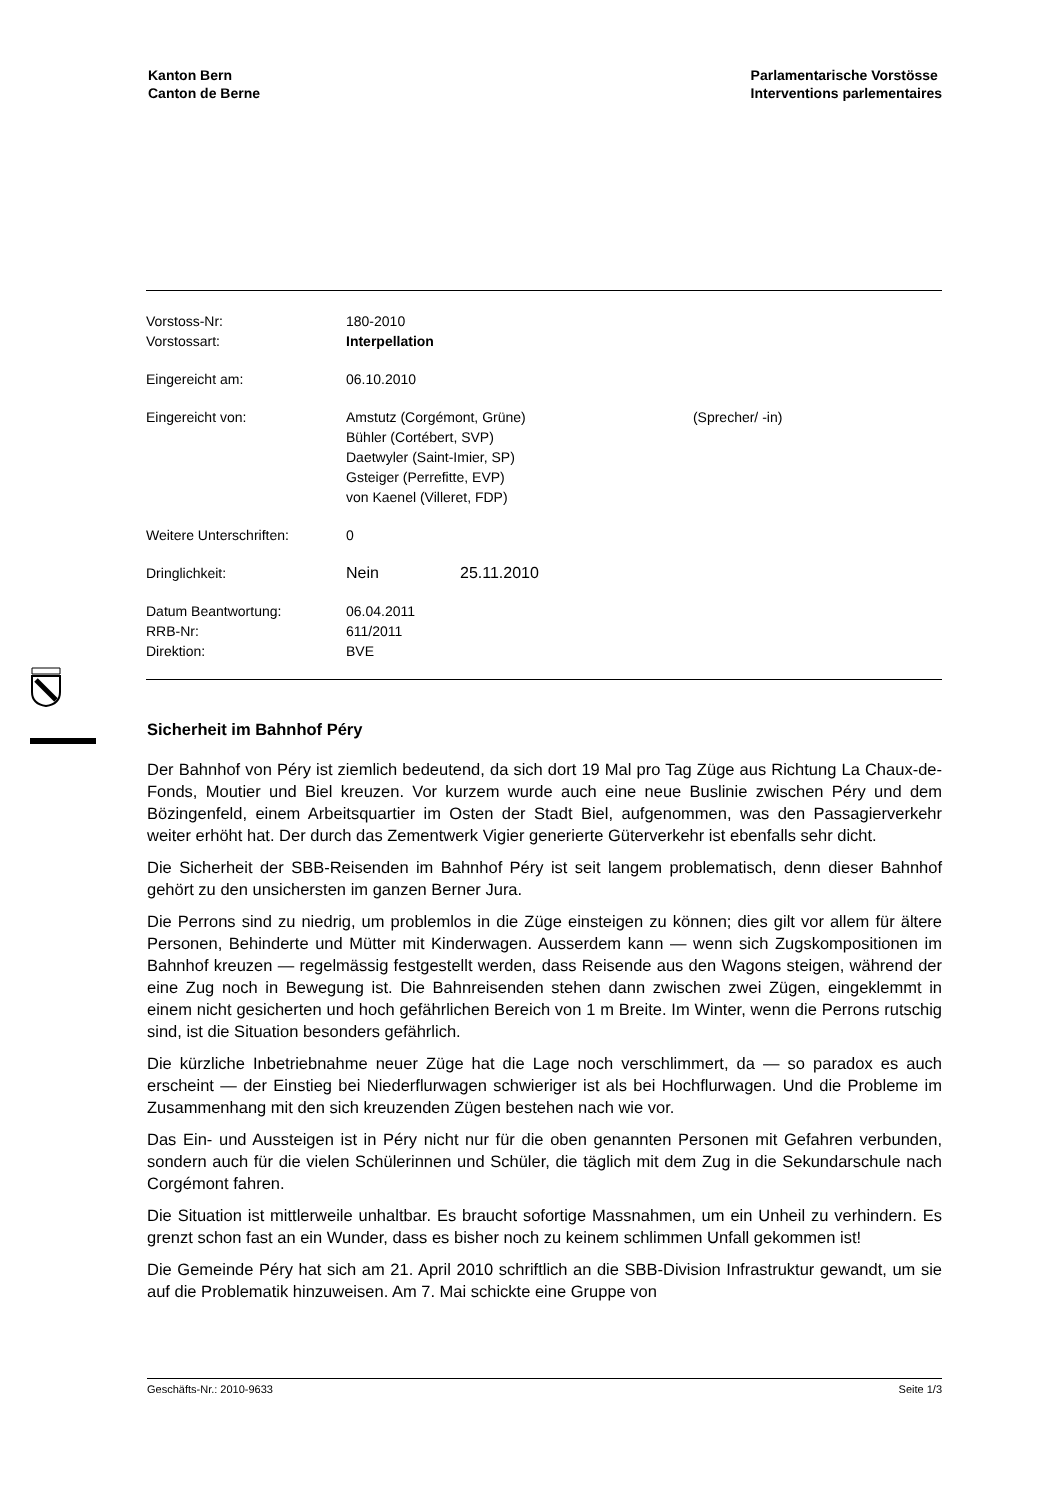Kanton Bern
Canton de Berne
Parlamentarische Vorstösse
Interventions parlementaires
| Vorstoss-Nr: | 180-2010 | | |
| Vorstossart: | Interpellation | | |
| Eingereicht am: | 06.10.2010 | | |
| Eingereicht von: | Amstutz (Corgémont, Grüne) Bühler (Cortébert, SVP) Daetwyler (Saint-Imier, SP) Gsteiger (Perrefitte, EVP) von Kaenel (Villeret, FDP) | | (Sprecher/ -in) |
| Weitere Unterschriften: | 0 | | |
| Dringlichkeit: | Nein | 25.11.2010 | |
| Datum Beantwortung: | 06.04.2011 | | |
| RRB-Nr: | 611/2011 | | |
| Direktion: | BVE | | |
Sicherheit im Bahnhof Péry
Der Bahnhof von Péry ist ziemlich bedeutend, da sich dort 19 Mal pro Tag Züge aus Richtung La Chaux-de-Fonds, Moutier und Biel kreuzen. Vor kurzem wurde auch eine neue Buslinie zwischen Péry und dem Bözingenfeld, einem Arbeitsquartier im Osten der Stadt Biel, aufgenommen, was den Passagierverkehr weiter erhöht hat. Der durch das Zementwerk Vigier generierte Güterverkehr ist ebenfalls sehr dicht.
Die Sicherheit der SBB-Reisenden im Bahnhof Péry ist seit langem problematisch, denn dieser Bahnhof gehört zu den unsichersten im ganzen Berner Jura.
Die Perrons sind zu niedrig, um problemlos in die Züge einsteigen zu können; dies gilt vor allem für ältere Personen, Behinderte und Mütter mit Kinderwagen. Ausserdem kann — wenn sich Zugskompositionen im Bahnhof kreuzen — regelmässig festgestellt werden, dass Reisende aus den Wagons steigen, während der eine Zug noch in Bewegung ist. Die Bahnreisenden stehen dann zwischen zwei Zügen, eingeklemmt in einem nicht gesicherten und hoch gefährlichen Bereich von 1 m Breite. Im Winter, wenn die Perrons rutschig sind, ist die Situation besonders gefährlich.
Die kürzliche Inbetriebnahme neuer Züge hat die Lage noch verschlimmert, da — so paradox es auch erscheint — der Einstieg bei Niederflurwagen schwieriger ist als bei Hochflurwagen. Und die Probleme im Zusammenhang mit den sich kreuzenden Zügen bestehen nach wie vor.
Das Ein- und Aussteigen ist in Péry nicht nur für die oben genannten Personen mit Gefahren verbunden, sondern auch für die vielen Schülerinnen und Schüler, die täglich mit dem Zug in die Sekundarschule nach Corgémont fahren.
Die Situation ist mittlerweile unhaltbar. Es braucht sofortige Massnahmen, um ein Unheil zu verhindern. Es grenzt schon fast an ein Wunder, dass es bisher noch zu keinem schlimmen Unfall gekommen ist!
Die Gemeinde Péry hat sich am 21. April 2010 schriftlich an die SBB-Division Infrastruktur gewandt, um sie auf die Problematik hinzuweisen. Am 7. Mai schickte eine Gruppe von
Geschäfts-Nr.: 2010-9633 Seite 1/3